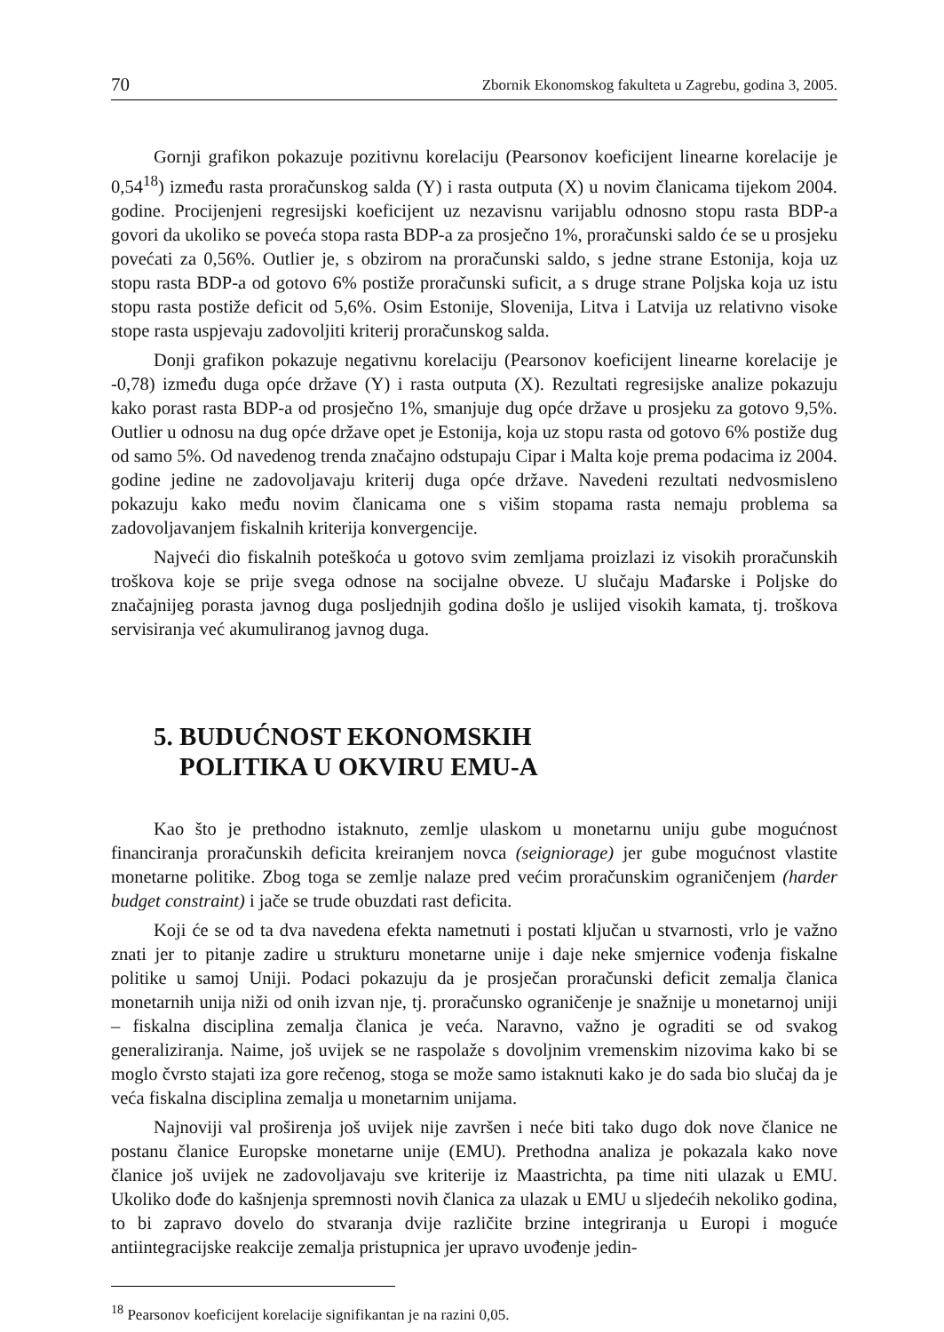70 Zbornik Ekonomskog fakulteta u Zagrebu, godina 3, 2005.
Gornji grafikon pokazuje pozitivnu korelaciju (Pearsonov koeficijent linearne korelacije je 0,54<sup>18</sup>) između rasta proračunskog salda (Y) i rasta outputa (X) u novim članicama tijekom 2004. godine. Procijenjeni regresijski koeficijent uz nezavisnu varijablu odnosno stopu rasta BDP-a govori da ukoliko se poveća stopa rasta BDP-a za prosječno 1%, proračunski saldo će se u prosjeku povećati za 0,56%. Outlier je, s obzirom na proračunski saldo, s jedne strane Estonija, koja uz stopu rasta BDP-a od gotovo 6% postiže proračunski suficit, a s druge strane Poljska koja uz istu stopu rasta postiže deficit od 5,6%. Osim Estonije, Slovenija, Litva i Latvija uz relativno visoke stope rasta uspjevaju zadovoljiti kriterij proračunskog salda.
Donji grafikon pokazuje negativnu korelaciju (Pearsonov koeficijent linearne korelacije je -0,78) između duga opće države (Y) i rasta outputa (X). Rezultati regresijske analize pokazuju kako porast rasta BDP-a od prosječno 1%, smanjuje dug opće države u prosjeku za gotovo 9,5%. Outlier u odnosu na dug opće države opet je Estonija, koja uz stopu rasta od gotovo 6% postiže dug od samo 5%. Od navedenog trenda značajno odstupaju Cipar i Malta koje prema podacima iz 2004. godine jedine ne zadovoljavaju kriterij duga opće države. Navedeni rezultati nedvosmisleno pokazuju kako među novim članicama one s višim stopama rasta nemaju problema sa zadovoljavanjem fiskalnih kriterija konvergencije.
Najveći dio fiskalnih poteškoća u gotovo svim zemljama proizlazi iz visokih proračunskih troškova koje se prije svega odnose na socijalne obveze. U slučaju Mađarske i Poljske do značajnijeg porasta javnog duga posljednjih godina došlo je uslijed visokih kamata, tj. troškova servisiranja već akumuliranog javnog duga.
5. BUDUĆNOST EKONOMSKIH
POLITIKA U OKVIRU EMU-A
Kao što je prethodno istaknuto, zemlje ulaskom u monetarnu uniju gube mogućnost financiranja proračunskih deficita kreiranjem novca (seigniorage) jer gube mogućnost vlastite monetarne politike. Zbog toga se zemlje nalaze pred većim proračunskim ograničenjem (harder budget constraint) i jače se trude obuzdati rast deficita.
Koji će se od ta dva navedena efekta nametnuti i postati ključan u stvarnosti, vrlo je važno znati jer to pitanje zadire u strukturu monetarne unije i daje neke smjernice vođenja fiskalne politike u samoj Uniji. Podaci pokazuju da je prosječan proračunski deficit zemalja članica monetarnih unija niži od onih izvan nje, tj. proračunsko ograničenje je snažnije u monetarnoj uniji – fiskalna disciplina zemalja članica je veća. Naravno, važno je ograditi se od svakog generaliziranja. Naime, još uvijek se ne raspolaže s dovoljnim vremenskim nizovima kako bi se moglo čvrsto stajati iza gore rečenog, stoga se može samo istaknuti kako je do sada bio slučaj da je veća fiskalna disciplina zemalja u monetarnim unijama.
Najnoviji val proširenja još uvijek nije završen i neće biti tako dugo dok nove članice ne postanu članice Europske monetarne unije (EMU). Prethodna analiza je pokazala kako nove članice još uvijek ne zadovoljavaju sve kriterije iz Maastrichta, pa time niti ulazak u EMU. Ukoliko dođe do kašnjenja spremnosti novih članica za ulazak u EMU u sljedećih nekoliko godina, to bi zapravo dovelo do stvaranja dvije različite brzine integriranja u Europi i moguće antiintegracijske reakcije zemalja pristupnica jer upravo uvođenje jedin-
<sup>18</sup> Pearsonov koeficijent korelacije signifikantan je na razini 0,05.